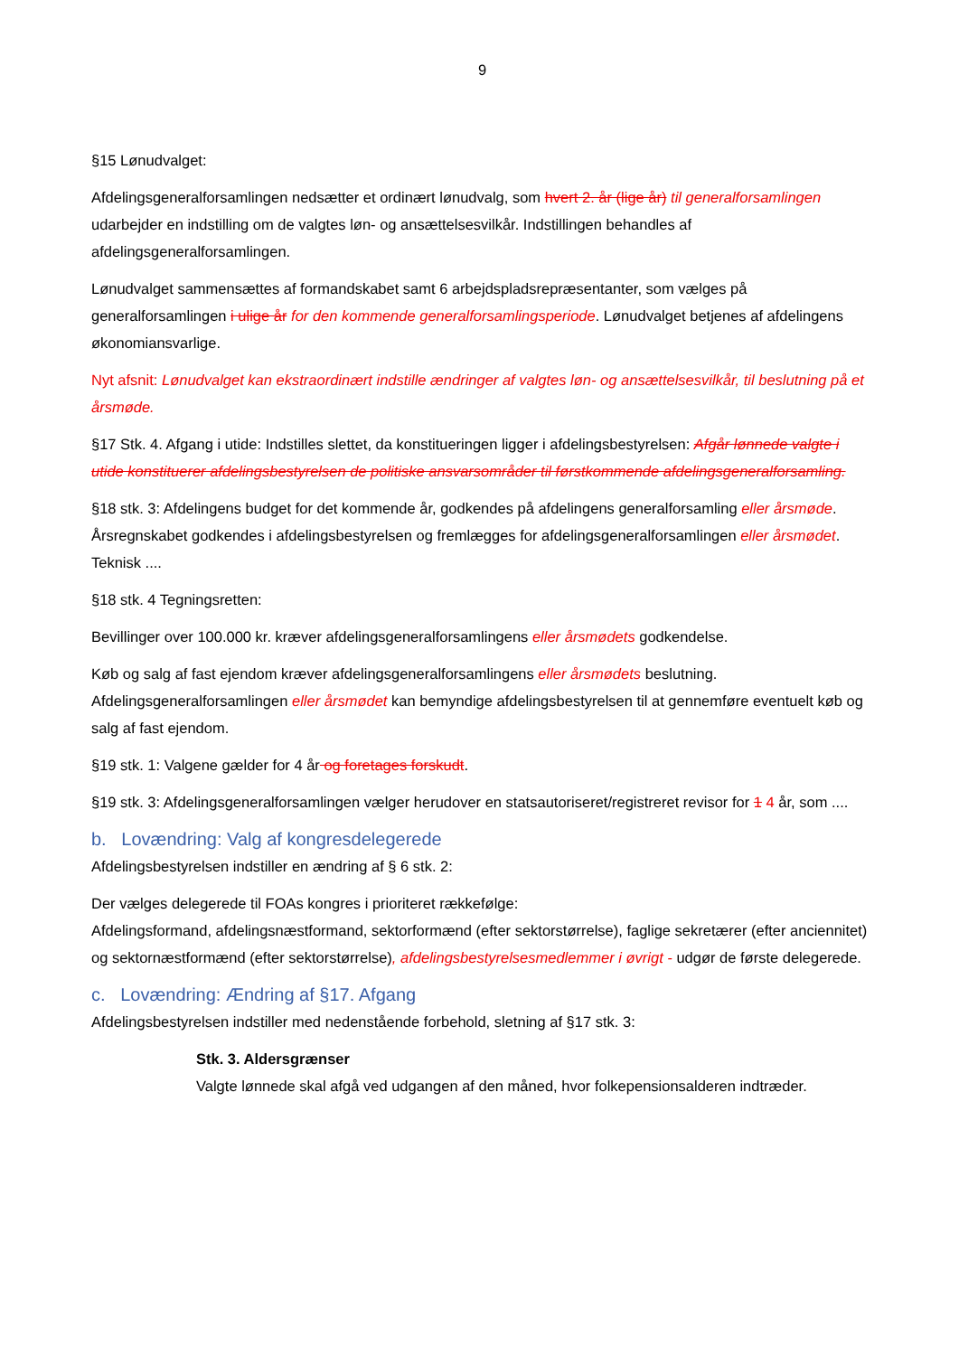9
§15 Lønudvalget:
Afdelingsgeneralforsamlingen nedsætter et ordinært lønudvalg, som hvert 2. år (lige år) til generalforsamlingen udarbejder en indstilling om de valgtes løn- og ansættelsesvilkår. Indstillingen behandles af afdelingsgeneralforsamlingen.
Lønudvalget sammensættes af formandskabet samt 6 arbejdspladsrepræsentanter, som vælges på generalforsamlingen i ulige år for den kommende generalforsamlingsperiode. Lønudvalget betjenes af afdelingens økonomiansvarlige.
Nyt afsnit: Lønudvalget kan ekstraordinært indstille ændringer af valgtes løn- og ansættelsesvilkår, til beslutning på et årsmøde.
§17 Stk. 4. Afgang i utide: Indstilles slettet, da konstitueringen ligger i afdelingsbestyrelsen: Afgår lønnede valgte i utide konstituerer afdelingsbestyrelsen de politiske ansvarsområder til førstkommende afdelingsgeneralforsamling.
§18 stk. 3: Afdelingens budget for det kommende år, godkendes på afdelingens generalforsamling eller årsmøde.
Årsregnskabet godkendes i afdelingsbestyrelsen og fremlægges for afdelingsgeneralforsamlingen eller årsmødet. Teknisk ....
§18 stk. 4 Tegningsretten:
Bevillinger over 100.000 kr. kræver afdelingsgeneralforsamlingens eller årsmødets godkendelse.
Køb og salg af fast ejendom kræver afdelingsgeneralforsamlingens eller årsmødets beslutning. Afdelingsgeneralforsamlingen eller årsmødet kan bemyndige afdelingsbestyrelsen til at gennemføre eventuelt køb og salg af fast ejendom.
§19 stk. 1: Valgene gælder for 4 år og foretages forskudt.
§19 stk. 3: Afdelingsgeneralforsamlingen vælger herudover en statsautoriseret/registreret revisor for 1 4 år, som ....
b. Lovændring: Valg af kongresdelegerede
Afdelingsbestyrelsen indstiller en ændring af § 6 stk. 2:
Der vælges delegerede til FOAs kongres i prioriteret rækkefølge:
Afdelingsformand, afdelingsnæstformand, sektorformænd (efter sektorstørrelse), faglige sekretærer (efter anciennitet) og sektornæstformænd (efter sektorstørrelse), afdelingsbestyrelsesmedlemmer i øvrigt - udgør de første delegerede.
c. Lovændring: Ændring af §17. Afgang
Afdelingsbestyrelsen indstiller med nedenstående forbehold, sletning af §17 stk. 3:
Stk. 3. Aldersgrænser
Valgte lønnede skal afgå ved udgangen af den måned, hvor folkepensionsalderen indtræder.